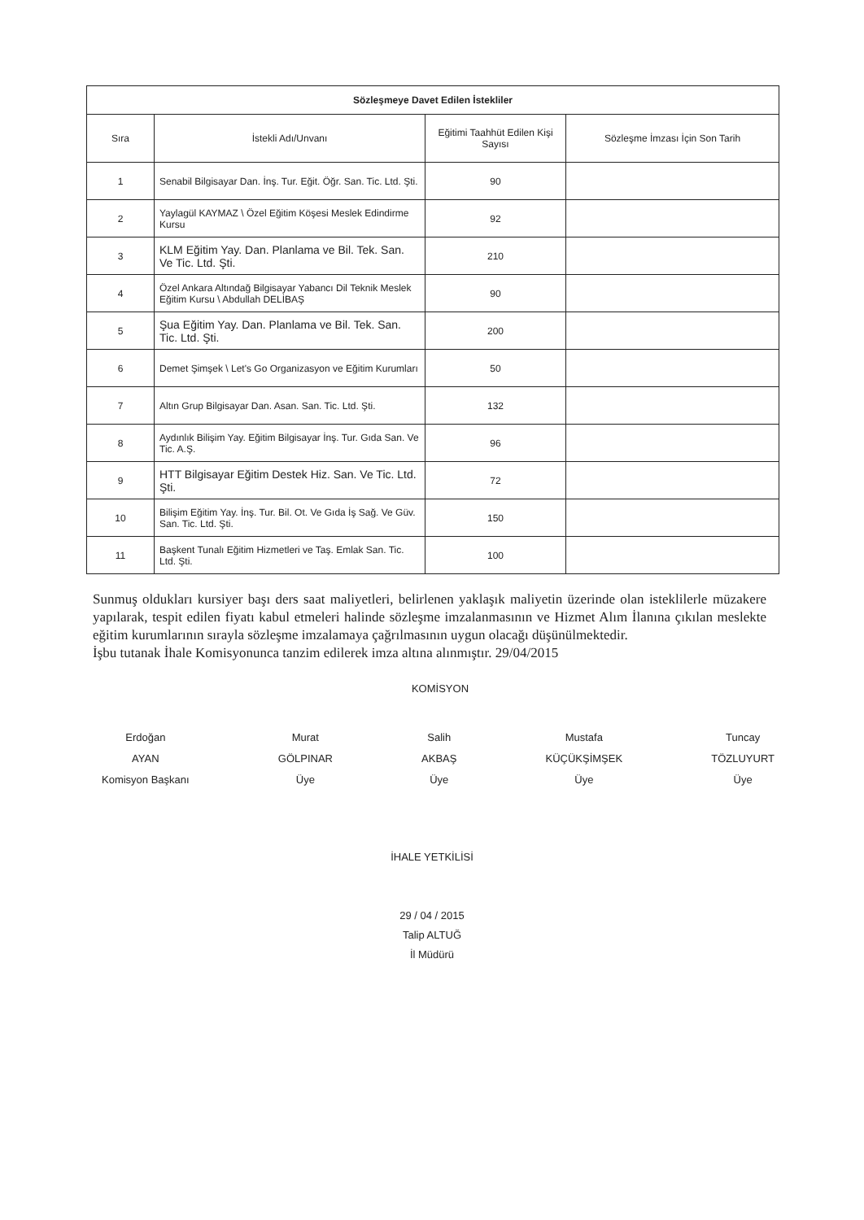| Sözleşmeye Davet Edilen İstekliler | | | |
| --- | --- | --- | --- |
| Sıra | İstekli Adı/Unvanı | Eğitimi Taahhüt Edilen Kişi Sayısı | Sözleşme İmzası İçin Son Tarih |
| 1 | Senabil Bilgisayar Dan. İnş. Tur. Eğit. Öğr. San. Tic. Ltd. Şti. | 90 | |
| 2 | Yaylagül KAYMAZ \ Özel Eğitim Köşesi Meslek Edindirme Kursu | 92 | |
| 3 | KLM Eğitim Yay. Dan. Planlama ve Bil. Tek. San. Ve Tic. Ltd. Şti. | 210 | |
| 4 | Özel Ankara Altındağ Bilgisayar Yabancı Dil Teknik Meslek Eğitim Kursu \ Abdullah DELİBAŞ | 90 | |
| 5 | Şua Eğitim Yay. Dan. Planlama ve Bil. Tek. San. Tic. Ltd. Şti. | 200 | |
| 6 | Demet Şimşek \ Let's Go Organizasyon ve Eğitim Kurumları | 50 | |
| 7 | Altın Grup Bilgisayar Dan. Asan. San. Tic. Ltd. Şti. | 132 | |
| 8 | Aydınlık Bilişim Yay. Eğitim Bilgisayar İnş. Tur. Gıda San. Ve Tic. A.Ş. | 96 | |
| 9 | HTT Bilgisayar Eğitim Destek Hiz. San. Ve Tic. Ltd. Şti. | 72 | |
| 10 | Bilişim Eğitim Yay. İnş. Tur. Bil. Ot. Ve Gıda İş Sağ. Ve Güv. San. Tic. Ltd. Şti. | 150 | |
| 11 | Başkent Tunalı Eğitim Hizmetleri ve Taş. Emlak San. Tic. Ltd. Şti. | 100 | |
Sunmuş oldukları kursiyer başı ders saat maliyetleri, belirlenen yaklaşık maliyetin üzerinde olan isteklilerle müzakere yapılarak, tespit edilen fiyatı kabul etmeleri halinde sözleşme imzalanmasının ve Hizmet Alım İlanına çıkılan meslekte eğitim kurumlarının sırayla sözleşme imzalamaya çağrılmasının uygun olacağı düşünülmektedir.
İşbu tutanak İhale Komisyonunca tanzim edilerek imza altına alınmıştır. 29/04/2015
KOMİSYON
Erdoğan
AYAN
Komisyon Başkanı
Murat
GÖLPINAR
Üye
Salih
AKBAŞ
Üye
Mustafa
KÜÇÜKŞİMŞEK
Üye
Tuncay
TÖZLUYURT
Üye
İHALE YETKİLİSİ
29 / 04 / 2015
Talip ALTUĞ
İl Müdürü